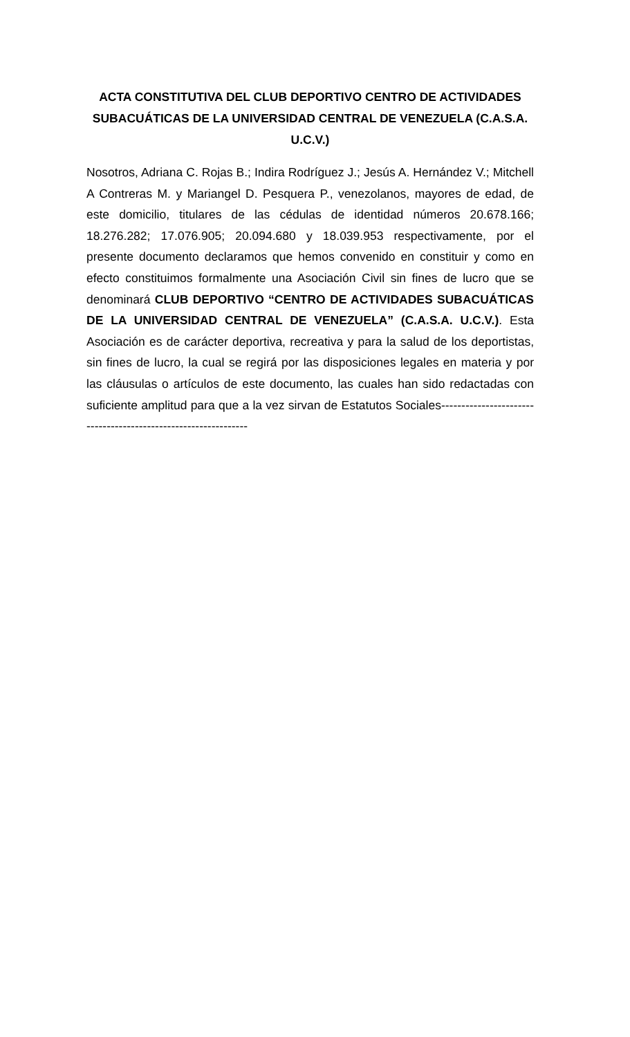ACTA CONSTITUTIVA DEL CLUB DEPORTIVO CENTRO DE ACTIVIDADES SUBACUÁTICAS DE LA UNIVERSIDAD CENTRAL DE VENEZUELA (C.A.S.A. U.C.V.)
Nosotros, Adriana C. Rojas B.; Indira Rodríguez J.; Jesús A. Hernández V.; Mitchell A Contreras M. y Mariangel D. Pesquera P., venezolanos, mayores de edad, de este domicilio, titulares de las cédulas de identidad números 20.678.166; 18.276.282; 17.076.905; 20.094.680 y 18.039.953 respectivamente, por el presente documento declaramos que hemos convenido en constituir y como en efecto constituimos formalmente una Asociación Civil sin fines de lucro que se denominará CLUB DEPORTIVO “CENTRO DE ACTIVIDADES SUBACUÁTICAS DE LA UNIVERSIDAD CENTRAL DE VENEZUELA” (C.A.S.A. U.C.V.). Esta Asociación es de carácter deportiva, recreativa y para la salud de los deportistas, sin fines de lucro, la cual se regirá por las disposiciones legales en materia y por las cláusulas o artículos de este documento, las cuales han sido redactadas con suficiente amplitud para que a la vez sirvan de Estatutos Sociales---------------------------------------------------------------